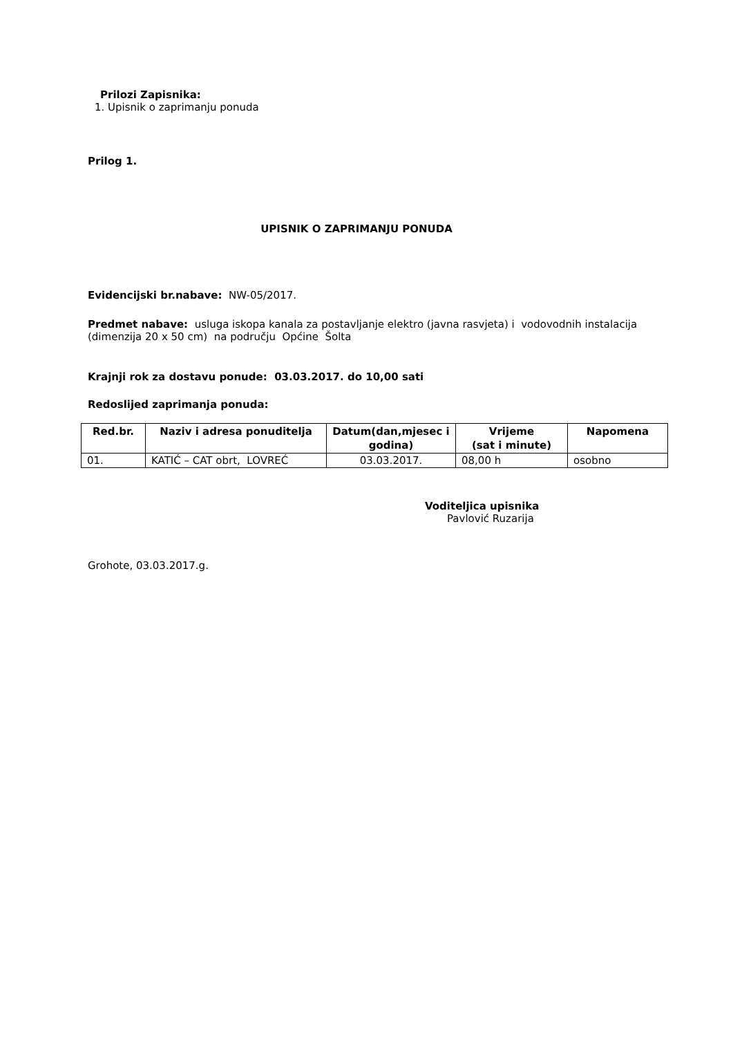Prilozi Zapisnika:
1. Upisnik o zaprimanju ponuda
Prilog 1.
UPISNIK O ZAPRIMANJU PONUDA
Evidencijski br.nabave: NW-05/2017.
Predmet nabave: usluga iskopa kanala za postavljanje elektro (javna rasvjeta) i vodovodnih instalacija (dimenzija 20 x 50 cm) na području Općine Šolta
Krajnji rok za dostavu ponude: 03.03.2017. do 10,00 sati
Redoslijed zaprimanja ponuda:
| Red.br. | Naziv i adresa ponuditelja | Datum(dan,mjesec i godina) | Vrijeme (sat i minute) | Napomena |
| --- | --- | --- | --- | --- |
| 01. | KATIĆ – CAT obrt, LOVREĆ | 03.03.2017. | 08,00 h | osobno |
Voditeljica upisnika
Pavlović Ruzarija
Grohote, 03.03.2017.g.